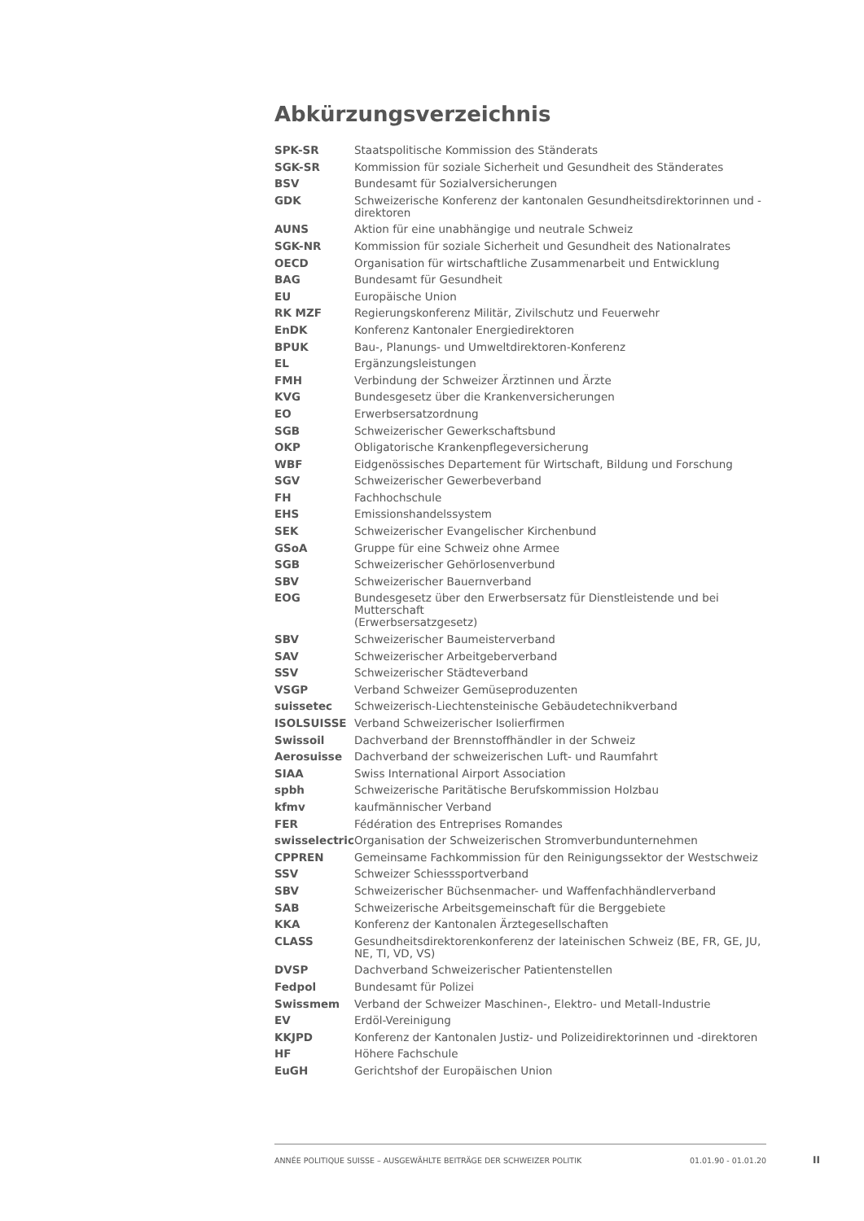Abkürzungsverzeichnis
| SPK-SR | Staatspolitische Kommission des Ständerats |
| SGK-SR | Kommission für soziale Sicherheit und Gesundheit des Ständerates |
| BSV | Bundesamt für Sozialversicherungen |
| GDK | Schweizerische Konferenz der kantonalen Gesundheitsdirektorinnen und -direktoren |
| AUNS | Aktion für eine unabhängige und neutrale Schweiz |
| SGK-NR | Kommission für soziale Sicherheit und Gesundheit des Nationalrates |
| OECD | Organisation für wirtschaftliche Zusammenarbeit und Entwicklung |
| BAG | Bundesamt für Gesundheit |
| EU | Europäische Union |
| RK MZF | Regierungskonferenz Militär, Zivilschutz und Feuerwehr |
| EnDK | Konferenz Kantonaler Energiedirektoren |
| BPUK | Bau-, Planungs- und Umweltdirektoren-Konferenz |
| EL | Ergänzungsleistungen |
| FMH | Verbindung der Schweizer Ärztinnen und Ärzte |
| KVG | Bundesgesetz über die Krankenversicherungen |
| EO | Erwerbsersatzordnung |
| SGB | Schweizerischer Gewerkschaftsbund |
| OKP | Obligatorische Krankenpflegeversicherung |
| WBF | Eidgenössisches Departement für Wirtschaft, Bildung und Forschung |
| SGV | Schweizerischer Gewerbeverband |
| FH | Fachhochschule |
| EHS | Emissionshandelssystem |
| SEK | Schweizerischer Evangelischer Kirchenbund |
| GSoA | Gruppe für eine Schweiz ohne Armee |
| SGB | Schweizerischer Gehörlosenverbund |
| SBV | Schweizerischer Bauernverband |
| EOG | Bundesgesetz über den Erwerbsersatz für Dienstleistende und bei Mutterschaft (Erwerbsersatzgesetz) |
| SBV | Schweizerischer Baumeisterverband |
| SAV | Schweizerischer Arbeitgeberverband |
| SSV | Schweizerischer Städteverband |
| VSGP | Verband Schweizer Gemüseproduzenten |
| suissetec | Schweizerisch-Liechtensteinische Gebäudetechnikverband |
| ISOLSUISSE | Verband Schweizerischer Isolierfirmen |
| Swissoil | Dachverband der Brennstoffhändler in der Schweiz |
| Aerosuisse | Dachverband der schweizerischen Luft- und Raumfahrt |
| SIAA | Swiss International Airport Association |
| spbh | Schweizerische Paritätische Berufskommission Holzbau |
| kfmv | kaufmännischer Verband |
| FER | Fédération des Entreprises Romandes |
| swisselectric | Organisation der Schweizerischen Stromverbundunternehmen |
| CPPREN | Gemeinsame Fachkommission für den Reinigungssektor der Westschweiz |
| SSV | Schweizer Schiesssportverband |
| SBV | Schweizerischer Büchsenmacher- und Waffenfachhändlerverband |
| SAB | Schweizerische Arbeitsgemeinschaft für die Berggebiete |
| KKA | Konferenz der Kantonalen Ärztegesellschaften |
| CLASS | Gesundheitsdirektorenkonferenz der lateinischen Schweiz (BE, FR, GE, JU, NE, TI, VD, VS) |
| DVSP | Dachverband Schweizerischer Patientenstellen |
| Fedpol | Bundesamt für Polizei |
| Swissmem | Verband der Schweizer Maschinen-, Elektro- und Metall-Industrie |
| EV | Erdöl-Vereinigung |
| KKJPD | Konferenz der Kantonalen Justiz- und Polizeidirektorinnen und -direktoren |
| HF | Höhere Fachschule |
| EuGH | Gerichtshof der Europäischen Union |
ANNÉE POLITIQUE SUISSE – AUSGEWÄHLTE BEITRÄGE DER SCHWEIZER POLITIK 01.01.90 - 01.01.20
II